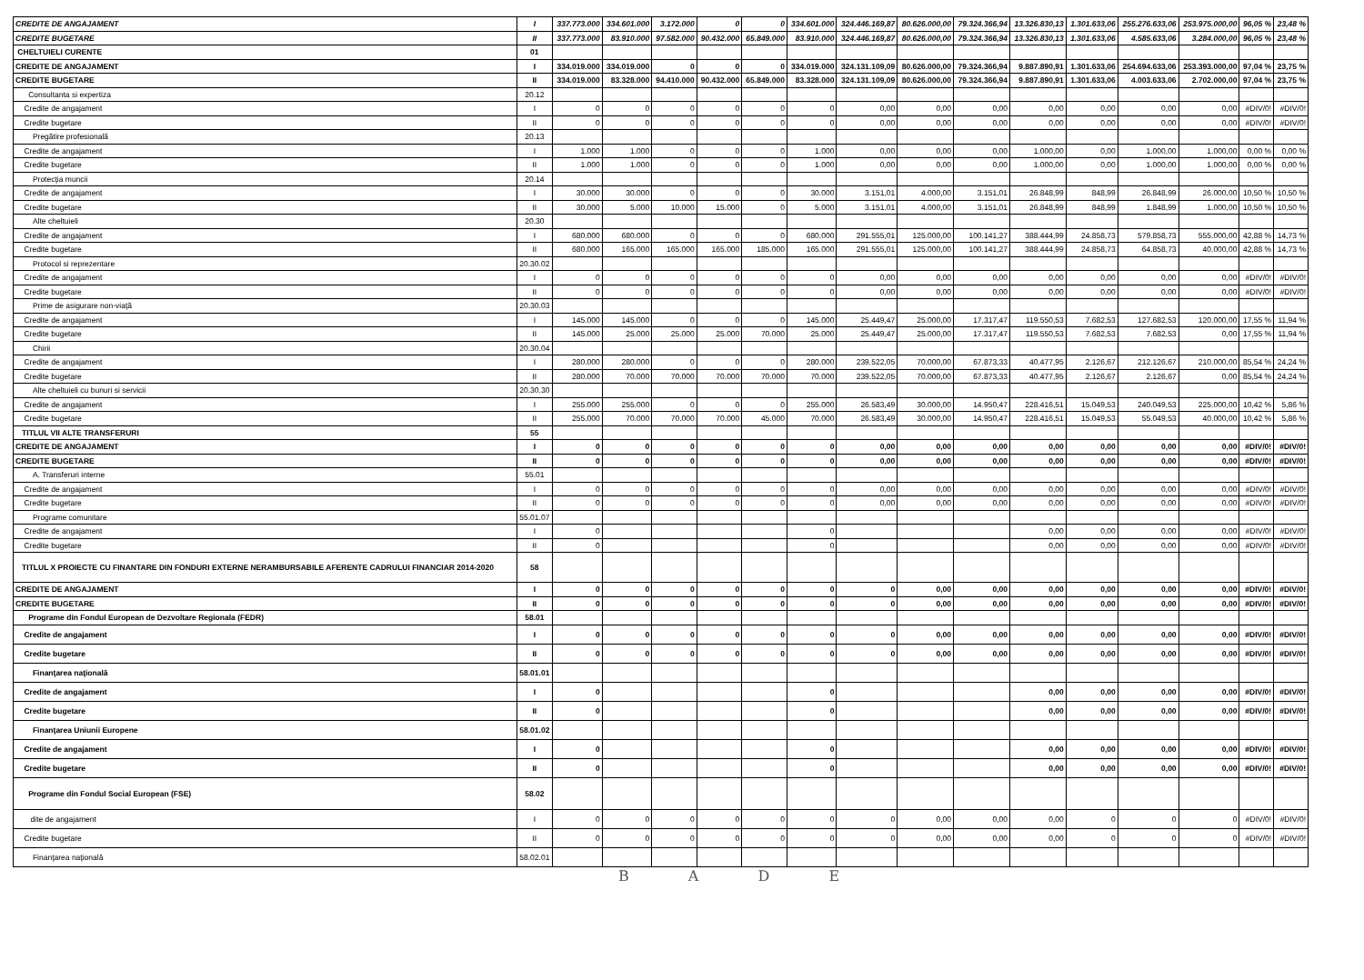| CREDITE DE ANGAJAMENT | I | 337.773.000 | 334.601.000 | 3.172.000 | 0 | 0 | 334.601.000 | 324.446.169,87 | 80.626.000,00 | 79.324.366,94 | 13.326.830,13 | 1.301.633,06 | 255.276.633,06 | 253.975.000,00 | 96,05 % | 23,48 % |
| CREDITE BUGETARE | II | 337.773.000 | 83.910.000 | 97.582.000 | 90.432.000 | 65.849.000 | 83.910.000 | 324.446.169,87 | 80.626.000,00 | 79.324.366,94 | 13.326.830,13 | 1.301.633,06 | 4.585.633,06 | 3.284.000,00 | 96,05 % | 23,48 % |
| CHELTUIELI CURENTE | 01 | | | | | | | | | | | | | | | |
| CREDITE DE ANGAJAMENT | I | 334.019.000 | 334.019.000 | 0 | 0 | 0 | 334.019.000 | 324.131.109,09 | 80.626.000,00 | 79.324.366,94 | 9.887.890,91 | 1.301.633,06 | 254.694.633,06 | 253.393.000,00 | 97,04 % | 23,75 % |
| CREDITE BUGETARE | II | 334.019.000 | 83.328.000 | 94.410.000 | 90.432.000 | 65.849.000 | 83.328.000 | 324.131.109,09 | 80.626.000,00 | 79.324.366,94 | 9.887.890,91 | 1.301.633,06 | 4.003.633,06 | 2.702.000,00 | 97,04 % | 23,75 % |
| Consultanta si expertiza | 20.12 | | | | | | | | | | | | | | | |
| Credite de angajament | I | 0 | 0 | 0 | 0 | 0 | 0 | 0,00 | 0,00 | 0,00 | 0,00 | 0,00 | 0,00 | 0,00 | #DIV/0! | #DIV/0! |
| Credite bugetare | II | 0 | 0 | 0 | 0 | 0 | 0 | 0,00 | 0,00 | 0,00 | 0,00 | 0,00 | 0,00 | 0,00 | #DIV/0! | #DIV/0! |
| Pregătire profesională | 20.13 | | | | | | | | | | | | | | | |
| Credite de angajament | I | 1.000 | 1.000 | 0 | 0 | 0 | 1.000 | 0,00 | 0,00 | 0,00 | 1.000,00 | 0,00 | 1.000,00 | 1.000,00 | 0,00 % | 0,00 % |
| Credite bugetare | II | 1.000 | 1.000 | 0 | 0 | 0 | 1.000 | 0,00 | 0,00 | 0,00 | 1.000,00 | 0,00 | 1.000,00 | 1.000,00 | 0,00 % | 0,00 % |
| Protecţia muncii | 20.14 | | | | | | | | | | | | | | | |
| Credite de angajament | I | 30.000 | 30.000 | 0 | 0 | 0 | 30.000 | 3.151,01 | 4.000,00 | 3.151,01 | 26.848,99 | 848,99 | 26.848,99 | 26.000,00 | 10,50 % | 10,50 % |
| Credite bugetare | II | 30.000 | 5.000 | 10.000 | 15.000 | 0 | 5.000 | 3.151,01 | 4.000,00 | 3.151,01 | 26.848,99 | 848,99 | 1.848,99 | 1.000,00 | 10,50 % | 10,50 % |
| Alte cheltuieli | 20.30 | | | | | | | | | | | | | | | |
| Credite de angajament | I | 680.000 | 680.000 | 0 | 0 | 0 | 680.000 | 291.555,01 | 125.000,00 | 100.141,27 | 388.444,99 | 24.858,73 | 579.858,73 | 555.000,00 | 42,88 % | 14,73 % |
| Credite bugetare | II | 680.000 | 165.000 | 165.000 | 165.000 | 185.000 | 165.000 | 291.555,01 | 125.000,00 | 100.141,27 | 388.444,99 | 24.858,73 | 64.858,73 | 40.000,00 | 42,88 % | 14,73 % |
| Protocol si reprezentare | 20.30.02 | | | | | | | | | | | | | | | |
| Credite de angajament | I | 0 | 0 | 0 | 0 | 0 | 0 | 0,00 | 0,00 | 0,00 | 0,00 | 0,00 | 0,00 | 0,00 | #DIV/0! | #DIV/0! |
| Credite bugetare | II | 0 | 0 | 0 | 0 | 0 | 0 | 0,00 | 0,00 | 0,00 | 0,00 | 0,00 | 0,00 | 0,00 | #DIV/0! | #DIV/0! |
| Prime de asigurare non-viaţă | 20.30.03 | | | | | | | | | | | | | | | |
| Credite de angajament | I | 145.000 | 145.000 | 0 | 0 | 0 | 145.000 | 25.449,47 | 25.000,00 | 17.317,47 | 119.550,53 | 7.682,53 | 127.682,53 | 120.000,00 | 17,55 % | 11,94 % |
| Credite bugetare | II | 145.000 | 25.000 | 25.000 | 25.000 | 70.000 | 25.000 | 25.449,47 | 25.000,00 | 17.317,47 | 119.550,53 | 7.682,53 | 7.682,53 | 0,00 | 17,55 % | 11,94 % |
| Chirii | 20.30.04 | | | | | | | | | | | | | | | |
| Credite de angajament | I | 280.000 | 280.000 | 0 | 0 | 0 | 280.000 | 239.522,05 | 70.000,00 | 67.873,33 | 40.477,95 | 2.126,67 | 212.126,67 | 210.000,00 | 85,54 % | 24,24 % |
| Credite bugetare | II | 280.000 | 70.000 | 70.000 | 70.000 | 70.000 | 70.000 | 239.522,05 | 70.000,00 | 67.873,33 | 40.477,95 | 2.126,67 | 2.126,67 | 0,00 | 85,54 % | 24,24 % |
| Alte cheltuieli cu bunuri si servicii | 20.30.30 | | | | | | | | | | | | | | | |
| Credite de angajament | I | 255.000 | 255.000 | 0 | 0 | 0 | 255.000 | 26.583,49 | 30.000,00 | 14.950,47 | 228.416,51 | 15.049,53 | 240.049,53 | 225.000,00 | 10,42 % | 5,86 % |
| Credite bugetare | II | 255.000 | 70.000 | 70.000 | 70.000 | 45.000 | 70.000 | 26.583,49 | 30.000,00 | 14.950,47 | 228.416,51 | 15.049,53 | 55.049,53 | 40.000,00 | 10,42 % | 5,86 % |
| TITLUL VII ALTE TRANSFERURI | 55 | | | | | | | | | | | | | | | |
| CREDITE DE ANGAJAMENT | I | 0 | 0 | 0 | 0 | 0 | 0 | 0,00 | 0,00 | 0,00 | 0,00 | 0,00 | 0,00 | 0,00 | #DIV/0! | #DIV/0! |
| CREDITE BUGETARE | II | 0 | 0 | 0 | 0 | 0 | 0 | 0,00 | 0,00 | 0,00 | 0,00 | 0,00 | 0,00 | 0,00 | #DIV/0! | #DIV/0! |
| A. Transferuri interne | 55.01 | | | | | | | | | | | | | | | |
| Credite de angajament | I | 0 | 0 | 0 | 0 | 0 | 0 | 0,00 | 0,00 | 0,00 | 0,00 | 0,00 | 0,00 | 0,00 | #DIV/0! | #DIV/0! |
| Credite bugetare | II | 0 | 0 | 0 | 0 | 0 | 0 | 0,00 | 0,00 | 0,00 | 0,00 | 0,00 | 0,00 | 0,00 | #DIV/0! | #DIV/0! |
| Programe comunitare | 55.01.07 | | | | | | | | | | | | | | | |
| Credite de angajament | I | 0 | | | | | 0 | | | | 0,00 | 0,00 | 0,00 | 0,00 | #DIV/0! | #DIV/0! |
| Credite bugetare | II | 0 | | | | | 0 | | | | 0,00 | 0,00 | 0,00 | 0,00 | #DIV/0! | #DIV/0! |
| TITLUL X PROIECTE CU FINANTARE DIN FONDURI EXTERNE NERAMBURSABILE AFERENTE CADRULUI FINANCIAR 2014-2020 | 58 | | | | | | | | | | | | | | | |
| CREDITE DE ANGAJAMENT | I | 0 | 0 | 0 | 0 | 0 | 0 | 0 | 0,00 | 0,00 | 0,00 | 0,00 | 0,00 | 0,00 | #DIV/0! | #DIV/0! |
| CREDITE BUGETARE | II | 0 | 0 | 0 | 0 | 0 | 0 | 0 | 0,00 | 0,00 | 0,00 | 0,00 | 0,00 | 0,00 | #DIV/0! | #DIV/0! |
| Programe din Fondul European de Dezvoltare Regionala (FEDR) | 58.01 | | | | | | | | | | | | | | | |
| Credite de angajament | I | 0 | 0 | 0 | 0 | 0 | 0 | 0 | 0,00 | 0,00 | 0,00 | 0,00 | 0,00 | 0,00 | #DIV/0! | #DIV/0! |
| Credite bugetare | II | 0 | 0 | 0 | 0 | 0 | 0 | 0 | 0,00 | 0,00 | 0,00 | 0,00 | 0,00 | 0,00 | #DIV/0! | #DIV/0! |
| Finanţarea naţională | 58.01.01 | | | | | | | | | | | | | | | |
| Credite de angajament | I | 0 | | | | | 0 | | | | 0,00 | 0,00 | 0,00 | 0,00 | #DIV/0! | #DIV/0! |
| Credite bugetare | II | 0 | | | | | 0 | | | | 0,00 | 0,00 | 0,00 | 0,00 | #DIV/0! | #DIV/0! |
| Finanţarea Uniunii Europene | 58.01.02 | | | | | | | | | | | | | | | |
| Credite de angajament | I | 0 | | | | | 0 | | | | 0,00 | 0,00 | 0,00 | 0,00 | #DIV/0! | #DIV/0! |
| Credite bugetare | II | 0 | | | | | 0 | | | | 0,00 | 0,00 | 0,00 | 0,00 | #DIV/0! | #DIV/0! |
| Programe din Fondul Social European (FSE) | 58.02 | | | | | | | | | | | | | | | |
| dite de angajament | I | 0 | 0 | 0 | 0 | 0 | 0 | 0 | 0,00 | 0,00 | 0,00 | 0 | 0 | 0 | #DIV/0! | #DIV/0! |
| Credite bugetare | II | 0 | 0 | 0 | 0 | 0 | 0 | 0 | 0,00 | 0,00 | 0,00 | 0 | 0 | 0 | #DIV/0! | #DIV/0! |
| Finanţarea naţională | 58.02.01 | | | | | | | | | | | | | | | |
B A D E